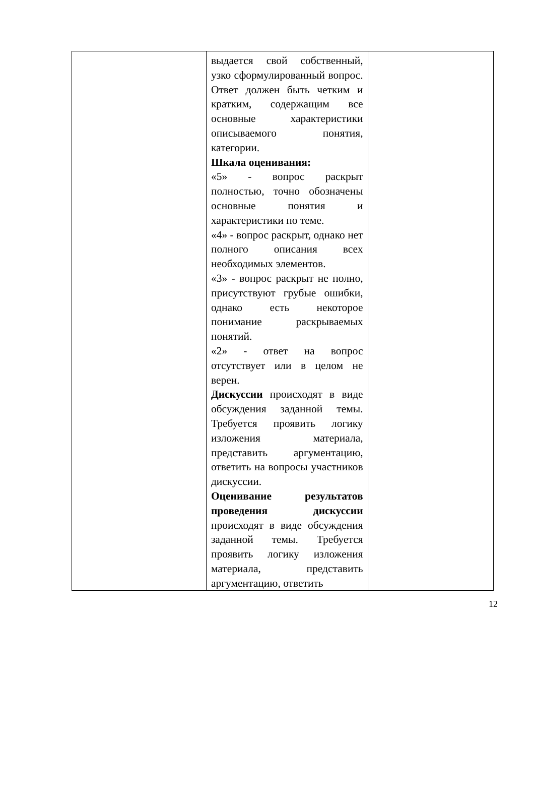| | выдается свой собственный, узко сформулированный вопрос. Ответ должен быть четким и кратким, содержащим все основные характеристики описываемого понятия, категории. Шкала оценивания: «5» - вопрос раскрыт полностью, точно обозначены основные понятия и характеристики по теме. «4» - вопрос раскрыт, однако нет полного описания всех необходимых элементов. «3» - вопрос раскрыт не полно, присутствуют грубые ошибки, однако есть некоторое понимание раскрываемых понятий. «2» - ответ на вопрос отсутствует или в целом не верен. Дискуссии происходят в виде обсуждения заданной темы. Требуется проявить логику изложения материала, представить аргументацию, ответить на вопросы участников дискуссии. Оценивание результатов проведения дискуссии происходят в виде обсуждения заданной темы. Требуется проявить логику изложения материала, представить аргументацию, ответить | |
12